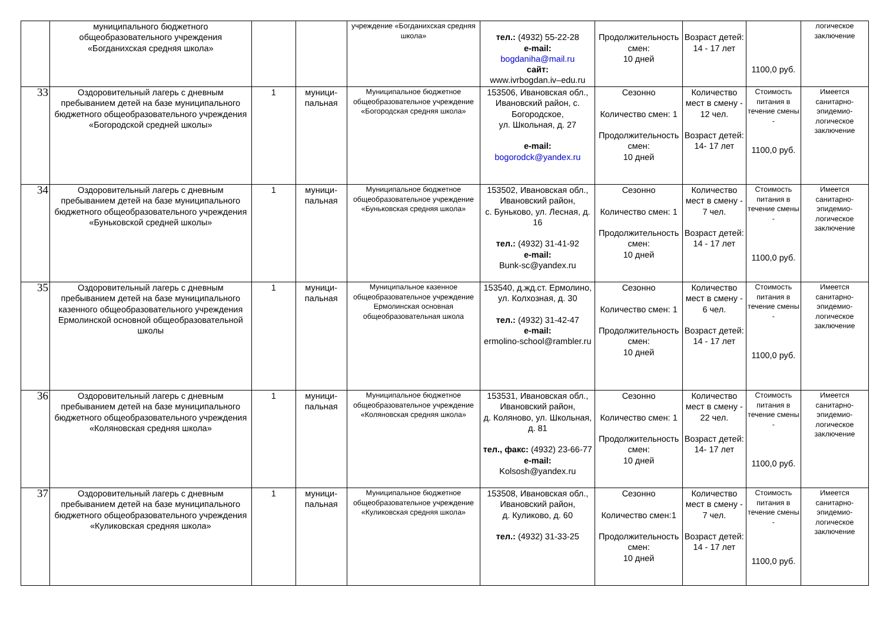| | муниципального бюджетного общеобразовательного учреждения «Богданихская средняя школа» | | | учреждение «Богданихская средняя школа» | тел.: (4932) 55-22-28 e-mail: bogdaniha@mail.ru сайт: www.ivrbogdan.iv–edu.ru | Продолжительность смен: 10 дней | Возраст детей: 14 - 17 лет | 1100,0 руб. | логическое заключение |
| 33 | Оздоровительный лагерь с дневным пребыванием детей на базе муниципального бюджетного общеобразовательного учреждения «Богородской средней школы» | 1 | муници-пальная | Муниципальное бюджетное общеобразовательное учреждение «Богородская средняя школа» | 153506, Ивановская обл., Ивановский район, с. Богородское, ул. Школьная, д. 27 e-mail: bogorodck@yandex.ru | Сезонно Количество смен: 1 Продолжительность смен: 10 дней | Количество мест в смену - 12 чел. Возраст детей: 14- 17 лет | Стоимость питания в течение смены - 1100,0 руб. | Имеется санитарно-эпидемио-логическое заключение |
| 34 | Оздоровительный лагерь с дневным пребыванием детей на базе муниципального бюджетного общеобразовательного учреждения «Буньковской средней школы» | 1 | муници-пальная | Муниципальное бюджетное общеобразовательное учреждение «Буньковская средняя школа» | 153502, Ивановская обл., Ивановский район, с. Буньково, ул. Лесная, д. 16 тел.: (4932) 31-41-92 e-mail: Bunk-sc@yandex.ru | Сезонно Количество смен: 1 Продолжительность смен: 10 дней | Количество мест в смену - 7 чел. Возраст детей: 14 - 17 лет | Стоимость питания в течение смены - 1100,0 руб. | Имеется санитарно-эпидемио-логическое заключение |
| 35 | Оздоровительный лагерь с дневным пребыванием детей на базе муниципального казенного общеобразовательного учреждения Ермолинской основной общеобразовательной школы | 1 | муници-пальная | Муниципальное казенное общеобразовательное учреждение Ермолинская основная общеобразовательная школа | 153540, д.жд.ст. Ермолино, ул. Колхозная, д. 30 тел.: (4932) 31-42-47 e-mail: ermolino-school@rambler.ru | Сезонно Количество смен: 1 Продолжительность смен: 10 дней | Количество мест в смену - 6 чел. Возраст детей: 14 - 17 лет | Стоимость питания в течение смены - 1100,0 руб. | Имеется санитарно-эпидемио-логическое заключение |
| 36 | Оздоровительный лагерь с дневным пребыванием детей на базе муниципального бюджетного общеобразовательного учреждения «Коляновская средняя школа» | 1 | муници-пальная | Муниципальное бюджетное общеобразовательное учреждение «Коляновская средняя школа» | 153531, Ивановская обл., Ивановский район, д. Коляново, ул. Школьная, д. 81 тел., факс: (4932) 23-66-77 e-mail: Kolsosh@yandex.ru | Сезонно Количество смен: 1 Продолжительность смен: 10 дней | Количество мест в смену - 22 чел. Возраст детей: 14- 17 лет | Стоимость питания в течение смены - 1100,0 руб. | Имеется санитарно-эпидемио-логическое заключение |
| 37 | Оздоровительный лагерь с дневным пребыванием детей на базе муниципального бюджетного общеобразовательного учреждения «Куликовская средняя школа» | 1 | муници-пальная | Муниципальное бюджетное общеобразовательное учреждение «Куликовская средняя школа» | 153508, Ивановская обл., Ивановский район, д. Куликово, д. 60 тел.: (4932) 31-33-25 | Сезонно Количество смен:1 Продолжительность смен: 10 дней | Количество мест в смену - 7 чел. Возраст детей: 14 - 17 лет | Стоимость питания в течение смены - 1100,0 руб. | Имеется санитарно-эпидемио-логическое заключение |